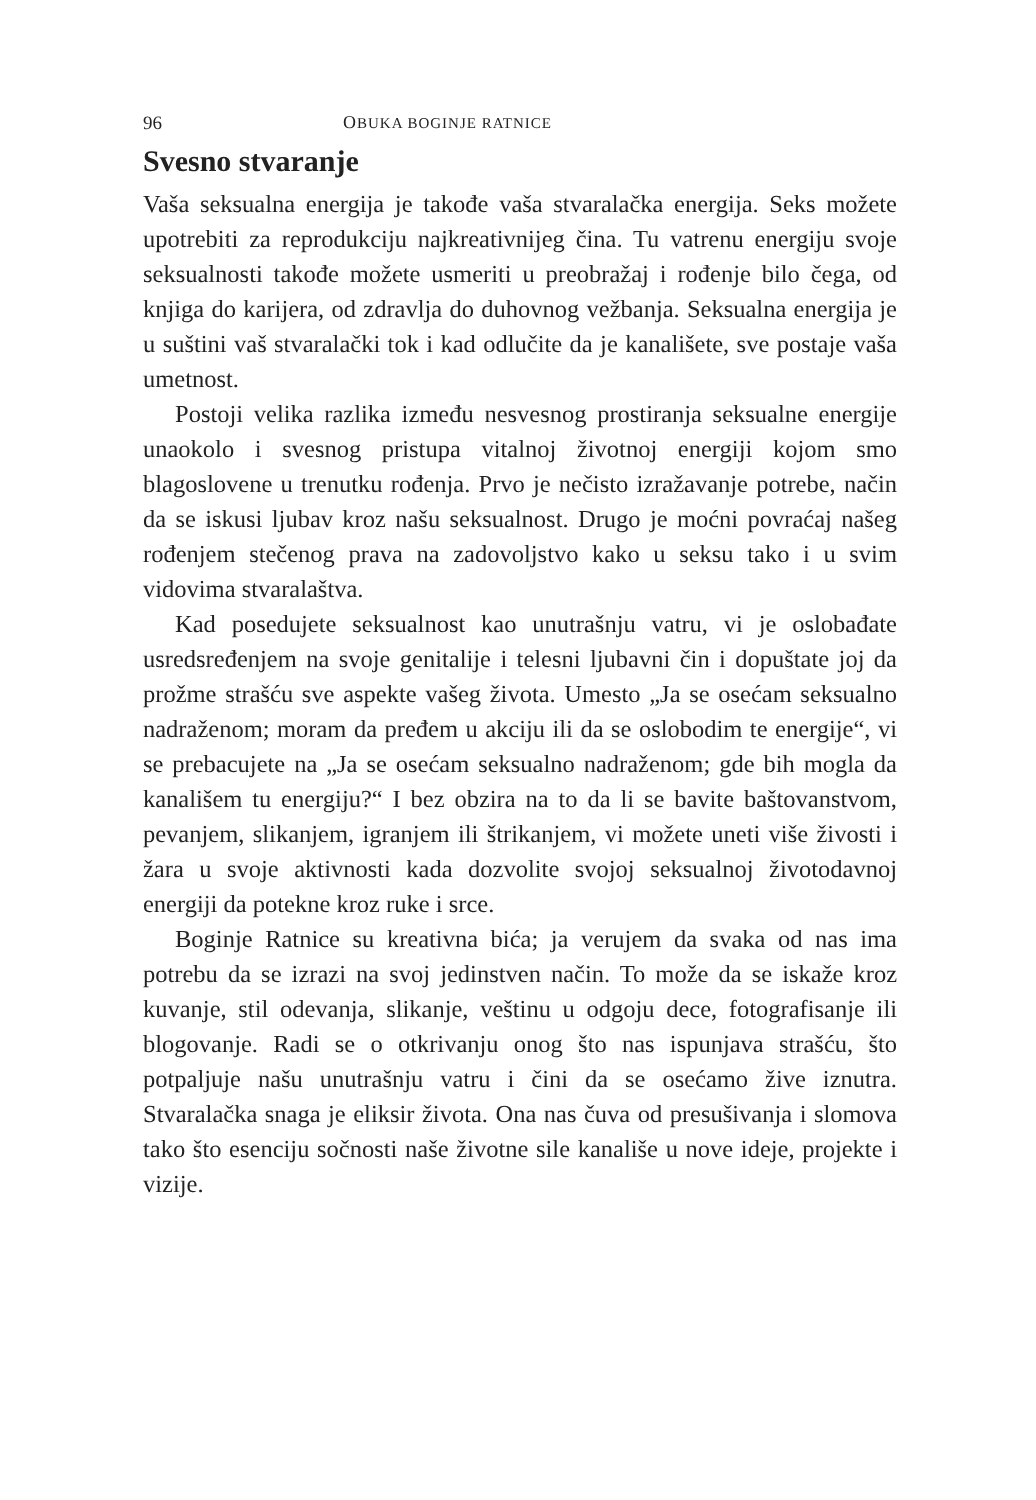96 OBUKA BOGINJE RATNICE
Svesno stvaranje
Vaša seksualna energija je takođe vaša stvaralačka energija. Seks možete upotrebiti za reprodukciju najkreativnijeg čina. Tu vatrenu energiju svoje seksualnosti takođe možete usmeriti u preobražaj i rođenje bilo čega, od knjiga do karijera, od zdravlja do duhovnog vežbanja. Seksualna energija je u suštini vaš stvaralački tok i kad odlučite da je kanališete, sve postaje vaša umetnost.
Postoji velika razlika između nesvesnog prostiranja seksualne energije unaokolo i svesnog pristupa vitalnoj životnoj energiji kojom smo blagoslovene u trenutku rođenja. Prvo je nečisto izražavanje potrebe, način da se iskusi ljubav kroz našu seksualnost. Drugo je moćni povraćaj našeg rođenjem stečenog prava na zadovoljstvo kako u seksu tako i u svim vidovima stvaralaštva.
Kad posedujete seksualnost kao unutrašnju vatru, vi je oslobađate usredsređenjem na svoje genitalije i telesni ljubavni čin i dopuštate joj da prožme strašću sve aspekte vašeg života. Umesto „Ja se osećam seksualno nadraženom; moram da pređem u akciju ili da se oslobodim te energije“, vi se prebacujete na „Ja se osećam seksualno nadraženom; gde bih mogla da kanališem tu energiju?“ I bez obzira na to da li se bavite baštovanstvom, pevanjem, slikanjem, igranjem ili štrikanjem, vi možete uneti više živosti i žara u svoje aktivnosti kada dozvolite svojoj seksualnoj životodavnoj energiji da potekne kroz ruke i srce.
Boginje Ratnice su kreativna bića; ja verujem da svaka od nas ima potrebu da se izrazi na svoj jedinstven način. To može da se iskaže kroz kuvanje, stil odevanja, slikanje, veštinu u odgoju dece, fotografisanje ili blogovanje. Radi se o otkrivanju onog što nas ispunjava strašću, što potpaljuje našu unutrašnju vatru i čini da se osećamo žive iznutra. Stvaralačka snaga je eliksir života. Ona nas čuva od presušivanja i slomova tako što esenciju sočnosti naše životne sile kanališe u nove ideje, projekte i vizije.